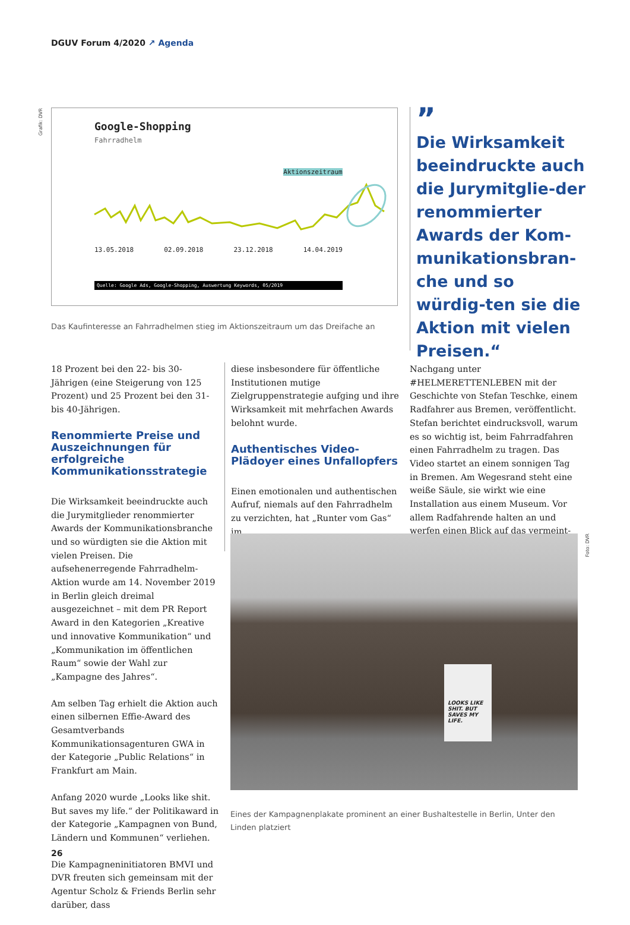DGUV Forum 4/2020 ↗ Agenda
Grafik: DVR
Google-Shopping
Fahrradhelm
Aktionszeitraum
13.05.2018 02.09.2018 23.12.2018 14.04.2019
Quelle: Google Ads, Google-Shopping, Auswertung Keywords, 05/2019
Das Kaufinteresse an Fahrradhelmen stieg im Aktionszeitraum um das Dreifache an
”
Die Wirksamkeit beeindruckte auch die Jurymitglie-der renommierter Awards der Kom-munikationsbran-che und so würdig-ten sie die Aktion mit vielen Preisen.“
18 Prozent bei den 22- bis 30-Jährigen (eine Steigerung von 125 Prozent) und 25 Prozent bei den 31- bis 40-Jährigen.
Renommierte Preise und Auszeichnungen für erfolgreiche Kommunikationsstrategie
Die Wirksamkeit beeindruckte auch die Jurymitglieder renommierter Awards der Kommunikationsbranche und so würdigten sie die Aktion mit vielen Preisen. Die aufsehenerregende Fahrradhelm-Aktion wurde am 14. November 2019 in Berlin gleich dreimal ausgezeichnet – mit dem PR Report Award in den Kategorien „Kreative und innovative Kommunikation“ und „Kommunikation im öffentlichen Raum“ sowie der Wahl zur „Kampagne des Jahres“.
Am selben Tag erhielt die Aktion auch einen silbernen Effie-Award des Gesamtverbands Kommunikationsagenturen GWA in der Kategorie „Public Relations“ in Frankfurt am Main.
Anfang 2020 wurde „Looks like shit. But saves my life.“ der Politikaward in der Kategorie „Kampagnen von Bund, Ländern und Kommunen“ verliehen.
Die Kampagneninitiatoren BMVI und DVR freuten sich gemeinsam mit der Agentur Scholz & Friends Berlin sehr darüber, dass
diese insbesondere für öffentliche Institutionen mutige Zielgruppenstrategie aufging und ihre Wirksamkeit mit mehrfachen Awards belohnt wurde.
Authentisches Video-Plädoyer eines Unfallopfers
Einen emotionalen und authentischen Aufruf, niemals auf den Fahrradhelm zu verzichten, hat „Runter vom Gas“ im
Nachgang unter #HELMERETTENLEBEN mit der Geschichte von Stefan Teschke, einem Radfahrer aus Bremen, veröffentlicht. Stefan berichtet eindrucksvoll, warum es so wichtig ist, beim Fahrradfahren einen Fahrradhelm zu tragen. Das Video startet an einem sonnigen Tag in Bremen. Am Wegesrand steht eine weiße Säule, sie wirkt wie eine Installation aus einem Museum. Vor allem Radfahrende halten an und werfen einen Blick auf das vermeint-
LOOKS LIKE SHIT. BUT SAVES MY LIFE.
Foto: DVR
Eines der Kampagnenplakate prominent an einer Bushaltestelle in Berlin, Unter den Linden platziert
26